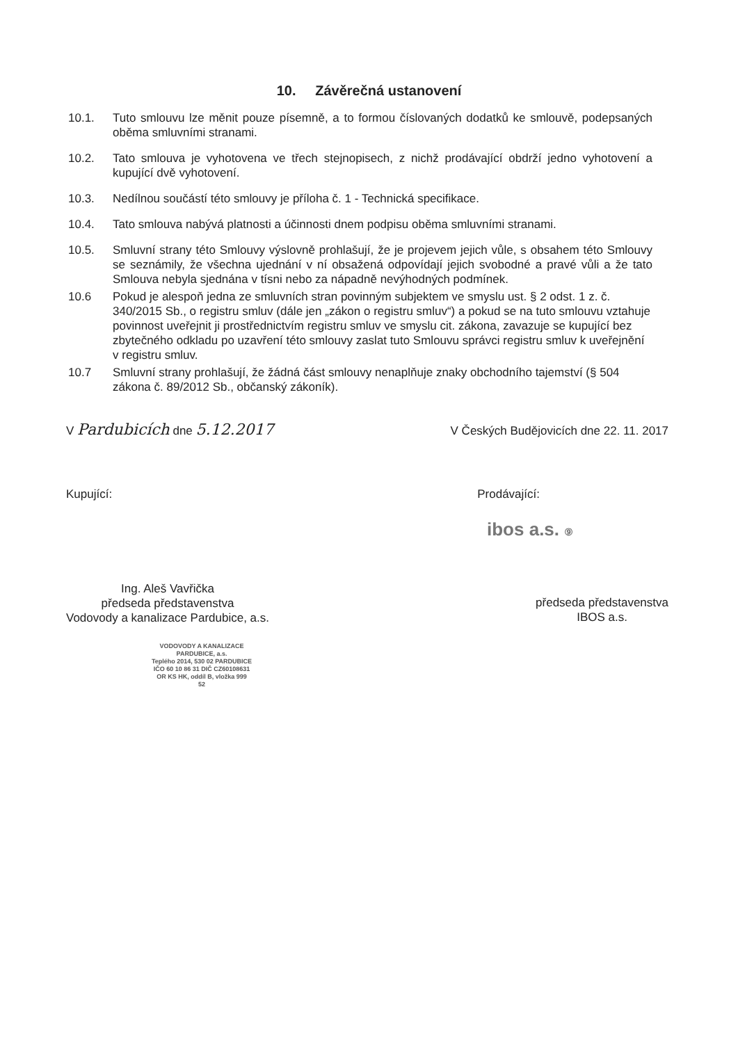10. Závěrečná ustanovení
10.1. Tuto smlouvu lze měnit pouze písemně, a to formou číslovaných dodatků ke smlouvě, podepsaných oběma smluvními stranami.
10.2. Tato smlouva je vyhotovena ve třech stejnopisech, z nichž prodávající obdrží jedno vyhotovení a kupující dvě vyhotovení.
10.3. Nedílnou součástí této smlouvy je příloha č. 1 - Technická specifikace.
10.4. Tato smlouva nabývá platnosti a účinnosti dnem podpisu oběma smluvními stranami.
10.5. Smluvní strany této Smlouvy výslovně prohlašují, že je projevem jejich vůle, s obsahem této Smlouvy se seznámily, že všechna ujednání v ní obsažená odpovídají jejich svobodné a pravé vůli a že tato Smlouva nebyla sjednána v tísni nebo za nápadně nevýhodných podmínek.
10.6 Pokud je alespoň jedna ze smluvních stran povinným subjektem ve smyslu ust. § 2 odst. 1 z. č. 340/2015 Sb., o registru smluv (dále jen „zákon o registru smluv“) a pokud se na tuto smlouvu vztahuje povinnost uveřejnit ji prostřednictvím registru smluv ve smyslu cit. zákona, zavazuje se kupující bez zbytečného odkladu po uzavření této smlouvy zaslat tuto Smlouvu správci registru smluv k uveřejnění v registru smluv.
10.7 Smluvní strany prohlašují, že žádná část smlouvy nenaplňuje znaky obchodního tajemství (§ 504 zákona č. 89/2012 Sb., občanský zákoník).
V Pardubicích dne 5.12.2017
V Českých Budějovicích dne 22. 11. 2017
Kupující: Prodávající:
ibos a.s. ⑨
Ing. Aleš Vavřička
předseda představenstva
Vodovody a kanalizace Pardubice, a.s.
předseda představenstva
IBOS a.s.
VODOVODY A KANALIZACE
PARDUBICE, a.s.
Teplého 2014, 530 02 PARDUBICE
IČO 60 10 86 31 DIČ CZ60108631
OR KS HK, oddíl B, vložka 999
52